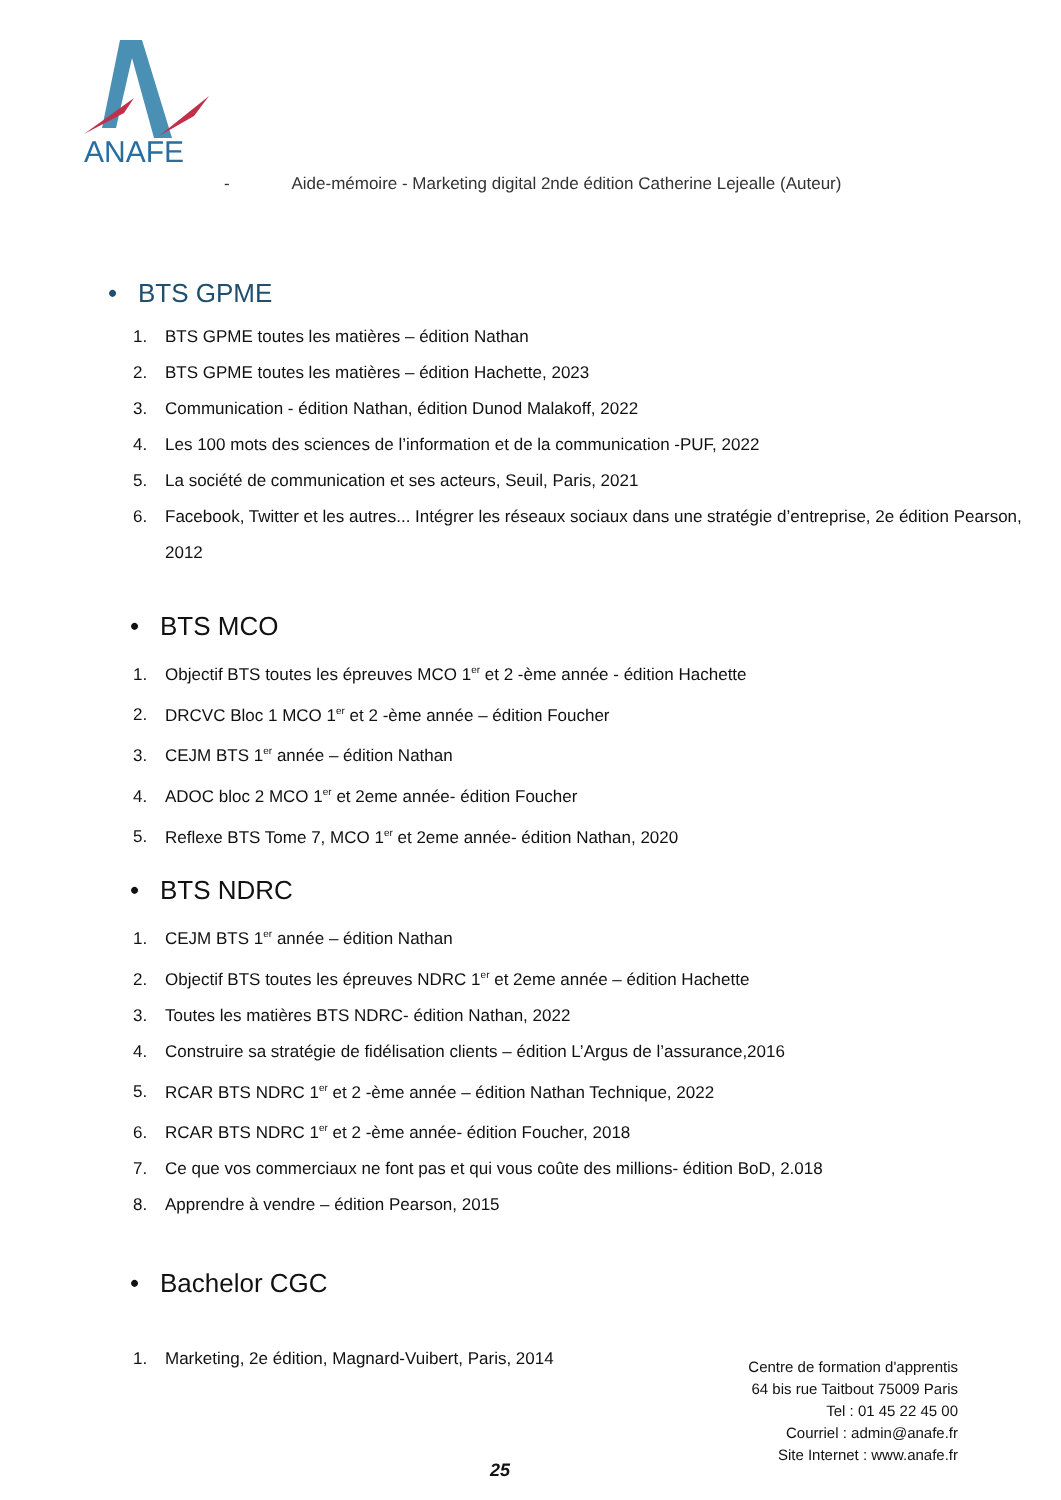ANAFE
- Aide-mémoire - Marketing digital 2nde édition Catherine Lejealle (Auteur)
• BTS GPME
1. BTS GPME toutes les matières – édition Nathan
2. BTS GPME toutes les matières – édition Hachette, 2023
3. Communication - édition Nathan, édition Dunod Malakoff, 2022
4. Les 100 mots des sciences de l’information et de la communication -PUF, 2022
5. La société de communication et ses acteurs, Seuil, Paris, 2021
6. Facebook, Twitter et les autres... Intégrer les réseaux sociaux dans une stratégie d’entreprise, 2e édition Pearson, 2012
• BTS MCO
1. Objectif BTS toutes les épreuves MCO 1<sup>er</sup> et 2 -ème année - édition Hachette
2. DRCVC Bloc 1 MCO 1<sup>er</sup> et 2 -ème année – édition Foucher
3. CEJM BTS 1<sup>er</sup> année – édition Nathan
4. ADOC bloc 2 MCO 1<sup>er</sup> et 2eme année- édition Foucher
5. Reflexe BTS Tome 7, MCO 1<sup>er</sup> et 2eme année- édition Nathan, 2020
• BTS NDRC
1. CEJM BTS 1<sup>er</sup> année – édition Nathan
2. Objectif BTS toutes les épreuves NDRC 1<sup>er</sup> et 2eme année – édition Hachette
3. Toutes les matières BTS NDRC- édition Nathan, 2022
4. Construire sa stratégie de fidélisation clients – édition L’Argus de l’assurance,2016
5. RCAR BTS NDRC 1<sup>er</sup> et 2 -ème année – édition Nathan Technique, 2022
6. RCAR BTS NDRC 1<sup>er</sup> et 2 -ème année- édition Foucher, 2018
7. Ce que vos commerciaux ne font pas et qui vous coûte des millions- édition BoD, 2.018
8. Apprendre à vendre – édition Pearson, 2015
• Bachelor CGC
1. Marketing, 2e édition, Magnard-Vuibert, Paris, 2014
Centre de formation d'apprentis
64 bis rue Taitbout 75009 Paris
Tel : 01 45 22 45 00
Courriel : admin@anafe.fr
Site Internet : www.anafe.fr
25